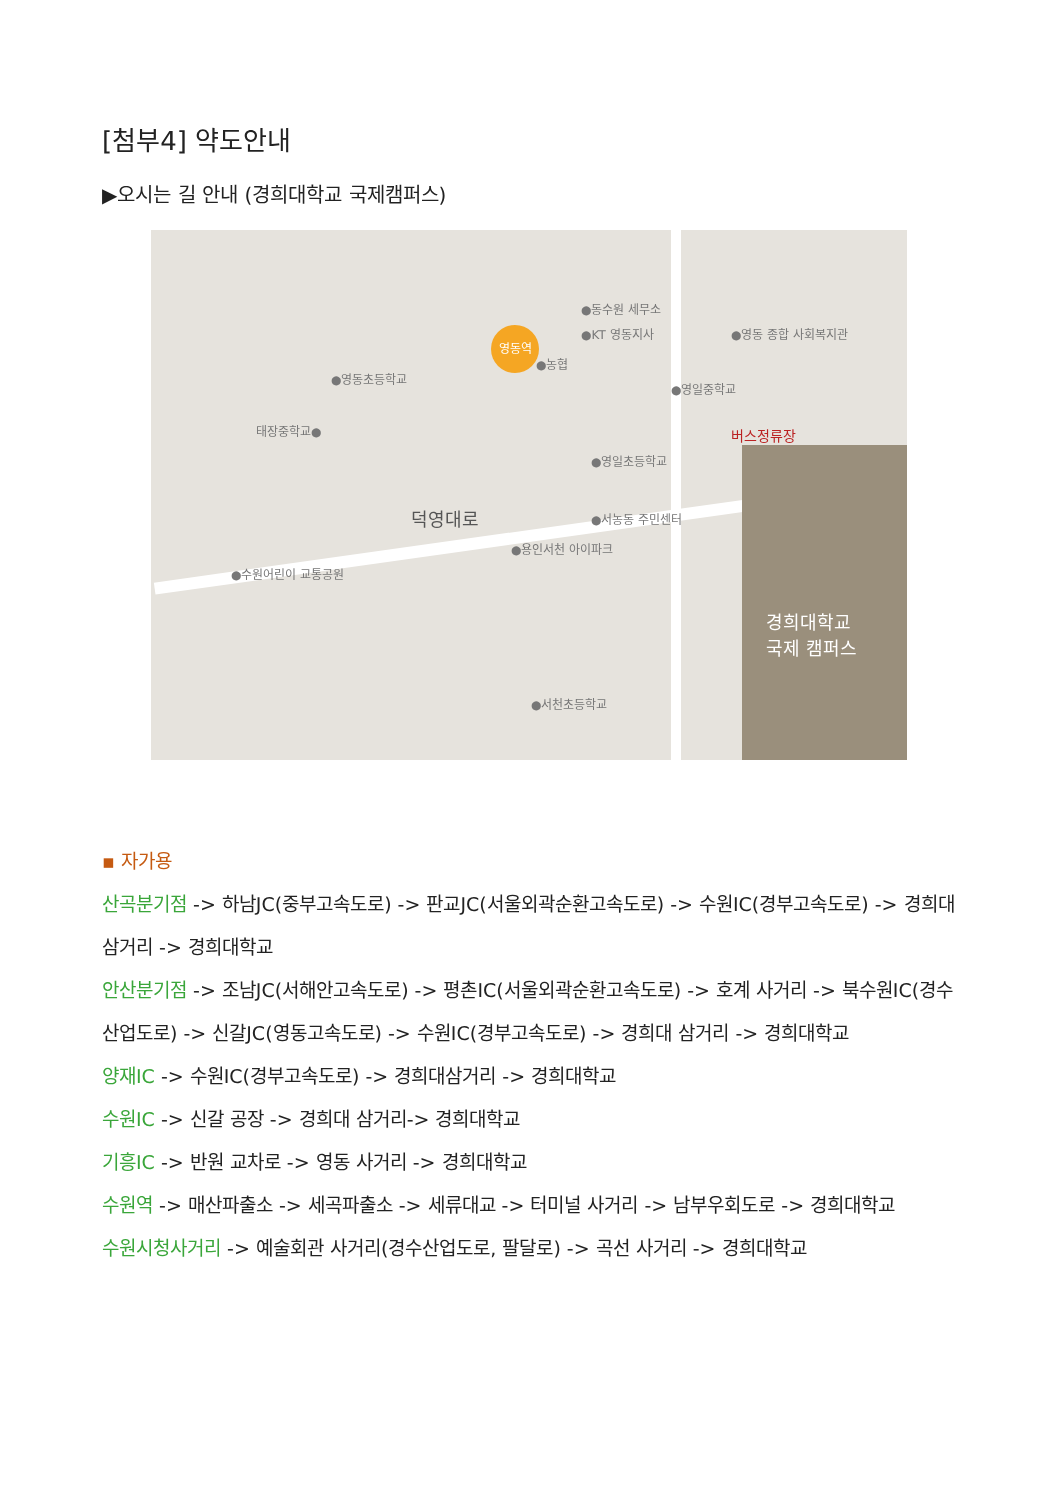[첨부4] 약도안내
▶오시는 길 안내 (경희대학교 국제캠퍼스)
영동역
●동수원 세무소
●KT 영동지사 ●영동 종합 사회복지관
●농협
●영동초등학교
●영일중학교
태장중학교● 버스정류장
●영일초등학교
덕영대로 ●서농동 주민센터
●용인서천 아이파크
●수원어린이 교통공원
경희대학교
국제 캠퍼스
●서천초등학교
▪ 자가용
산곡분기점 -> 하남JC(중부고속도로) -> 판교JC(서울외곽순환고속도로) -> 수원IC(경부고속도로) -> 경희대 삼거리 -> 경희대학교
안산분기점 -> 조남JC(서해안고속도로) -> 평촌IC(서울외곽순환고속도로) -> 호계 사거리 -> 북수원IC(경수산업도로) -> 신갈JC(영동고속도로) -> 수원IC(경부고속도로) -> 경희대 삼거리 -> 경희대학교
양재IC -> 수원IC(경부고속도로) -> 경희대삼거리 -> 경희대학교
수원IC -> 신갈 공장 -> 경희대 삼거리-> 경희대학교
기흥IC -> 반원 교차로 -> 영동 사거리 -> 경희대학교
수원역 -> 매산파출소 -> 세곡파출소 -> 세류대교 -> 터미널 사거리 -> 남부우회도로 -> 경희대학교
수원시청사거리 -> 예술회관 사거리(경수산업도로, 팔달로) -> 곡선 사거리 -> 경희대학교